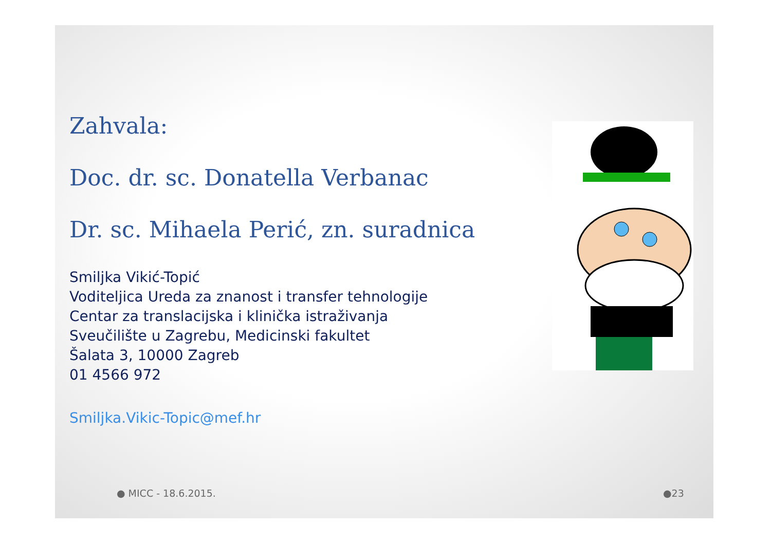Zahvala:
Doc. dr. sc. Donatella Verbanac
Dr. sc. Mihaela Perić, zn. suradnica
Smiljka Vikić-Topić
Voditeljica Ureda za znanost i transfer tehnologije
Centar za translacijska i klinička istraživanja
Sveučilište u Zagrebu, Medicinski fakultet
Šalata 3, 10000 Zagreb
01 4566 972
Smiljka.Vikic-Topic@mef.hr
● MICC - 18.6.2015. ●23